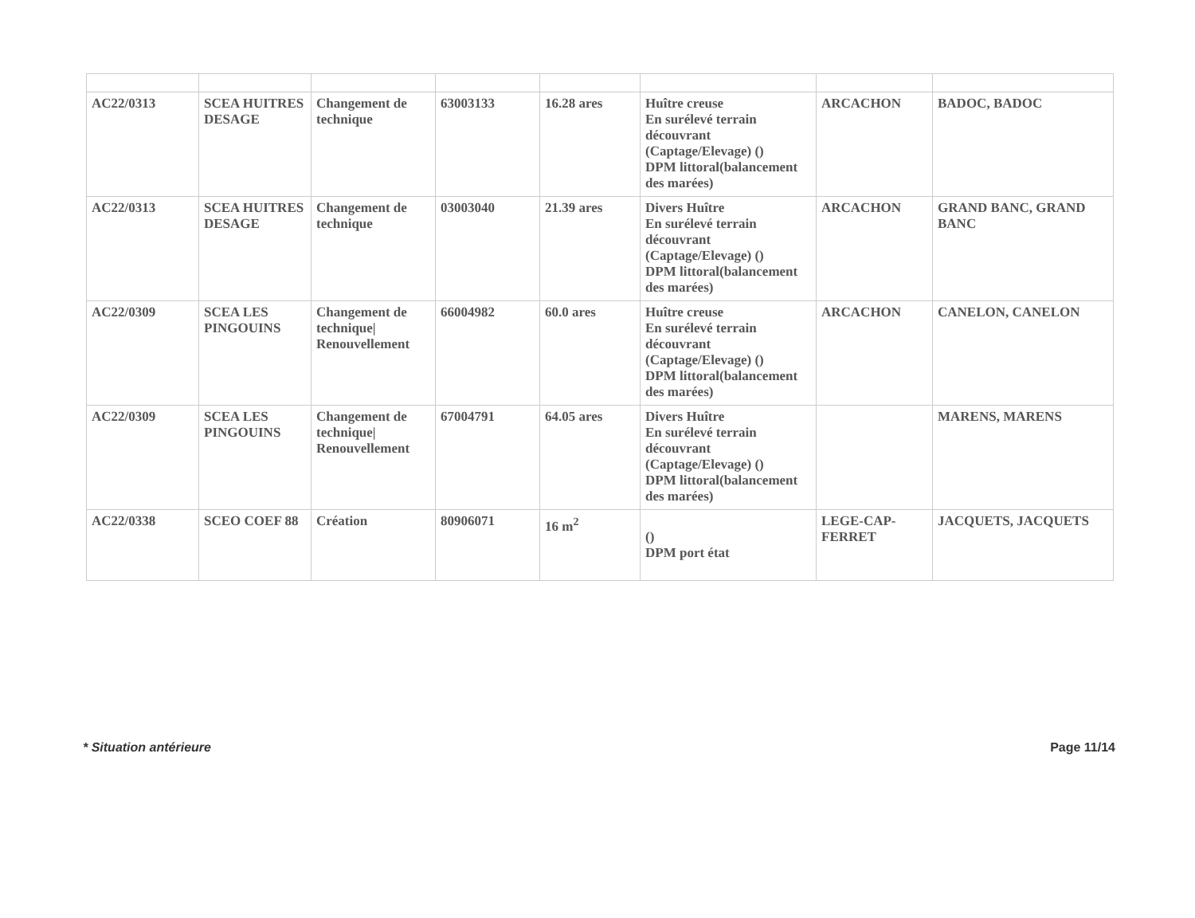| AC22/0313 | SCEA HUITRES DESAGE | Changement de technique | 63003133 | 16.28 ares | Huître creuse En surélevé terrain découvrant (Captage/Elevage) () DPM littoral(balancement des marées) | ARCACHON | BADOC, BADOC |
| AC22/0313 | SCEA HUITRES DESAGE | Changement de technique | 03003040 | 21.39 ares | Divers Huître En surélevé terrain découvrant (Captage/Elevage) () DPM littoral(balancement des marées) | ARCACHON | GRAND BANC, GRAND BANC |
| AC22/0309 | SCEA LES PINGOUINS | Changement de technique/ Renouvellement | 66004982 | 60.0 ares | Huître creuse En surélevé terrain découvrant (Captage/Elevage) () DPM littoral(balancement des marées) | ARCACHON | CANELON, CANELON |
| AC22/0309 | SCEA LES PINGOUINS | Changement de technique/ Renouvellement | 67004791 | 64.05 ares | Divers Huître En surélevé terrain découvrant (Captage/Elevage) () DPM littoral(balancement des marées) | | MARENS, MARENS |
| AC22/0338 | SCEO COEF 88 | Création | 80906071 | 16 m<sup>2</sup> | () DPM port état | LEGE-CAP-FERRET | JACQUETS, JACQUETS |
* Situation antérieure Page 11/14